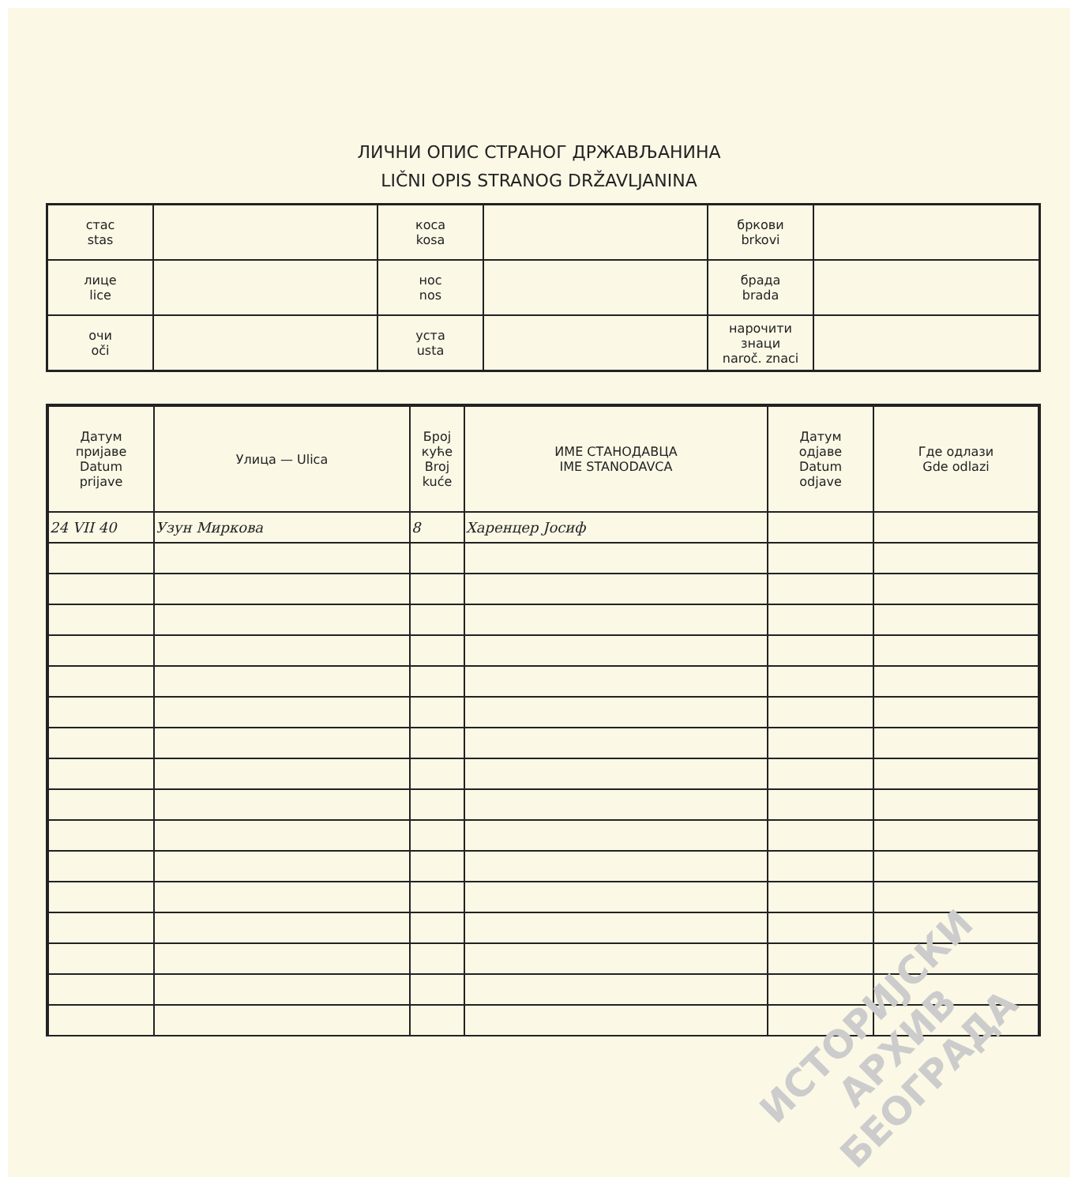ЛИЧНИ ОПИС СТРАНОГ ДРЖАВЉАНИНА
LIČNI OPIS STRANOG DRŽAVLJANINA
| стас stas | | коса kosa | | бркови brkovi | |
| лице lice | | нос nos | | брада brada | |
| очи oči | | уста usta | | нарочити знаци naroč. znaci | |
| Датум пријаве Datum prijave | Улица — Ulica | Број куће Broj kuće | ИМЕ СТАНОДАВЦА IME STANODAVCA | Датум одјаве Datum odjave | Где одлази Gde odlazi |
| --- | --- | --- | --- | --- | --- |
| 24 VII 40 | Узун Миркова | 8 | Харенцер Јосиф | | |
ИСТОРИЈСКИ
АРХИВ
БЕОГРАДА